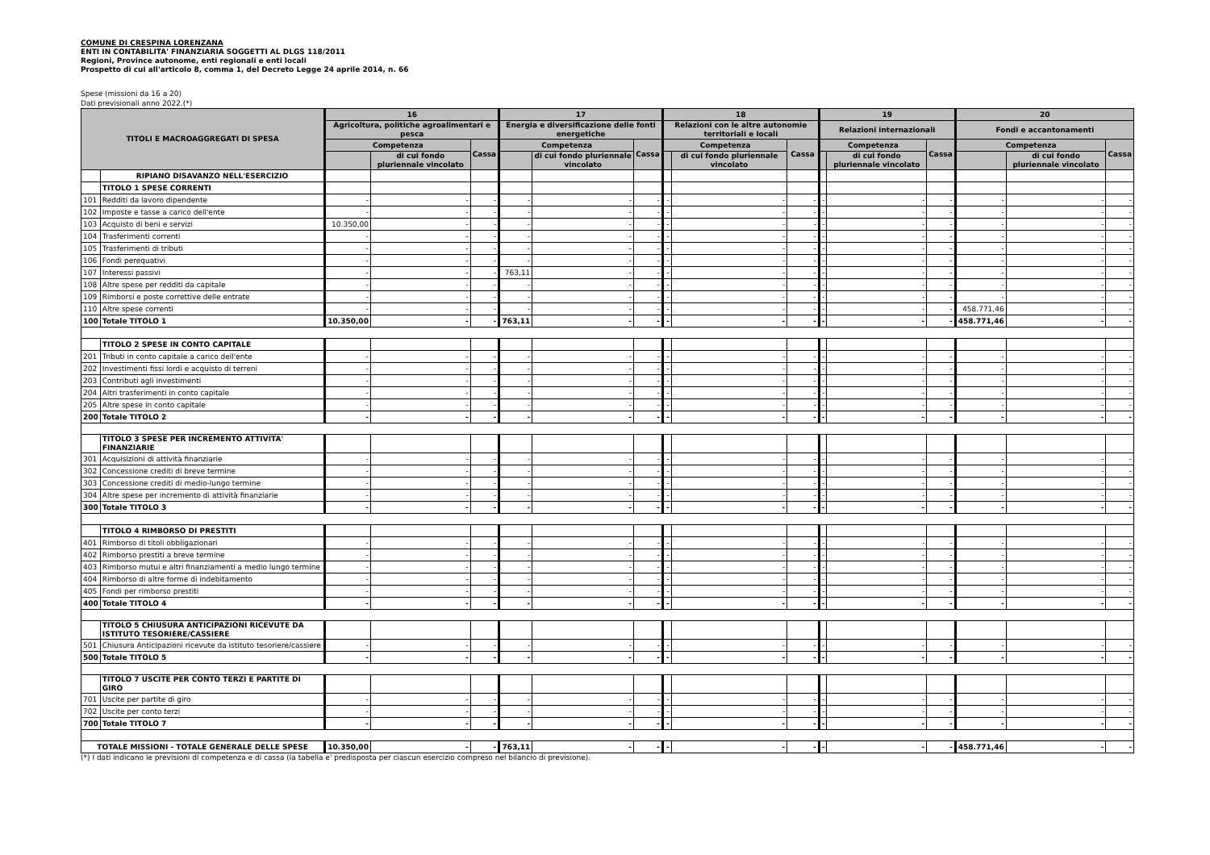COMUNE DI CRESPINA LORENZANA
ENTI IN CONTABILITA' FINANZIARIA SOGGETTI AL DLGS 118/2011
Regioni, Province autonome, enti regionali e enti locali
Prospetto di cui all'articolo 8, comma 1, del Decreto Legge 24 aprile 2014, n. 66
Spese (missioni da 16 a 20)
Dati previsionali anno 2022.(*)
| TITOLI E MACROAGGREGATI DI SPESA | | 16 | | | 17 | | | 18 | | | 19 | | | 20 | | |
| --- | --- | --- | --- | --- | --- | --- | --- | --- | --- | --- | --- | --- | --- | --- | --- | --- |
| | | Agricoltura, politiche agroalimentari e pesca | | | Energia e diversificazione delle fonti energetiche | | | Relazioni con le altre autonomie territoriali e locali | | | Relazioni internazionali | | | Fondi e accantonamenti | | |
| | | Competenza | | Cassa | Competenza | | Cassa | Competenza | | Cassa | Competenza | | Cassa | Competenza | | Cassa |
| | | | di cui fondo pluriennale vincolato | | | di cui fondo pluriennale vincolato | | | di cui fondo pluriennale vincolato | | | di cui fondo pluriennale vincolato | | | di cui fondo pluriennale vincolato | |
| | RIPIANO DISAVANZO NELL'ESERCIZIO | | | | | | | | | | | | | | | |
| | TITOLO 1 SPESE CORRENTI | | | | | | | | | | | | | | | |
| 101 | Redditi da lavoro dipendente | - | - | - | - | - | - | - | - | - | - | - | - | - | - | - |
| 102 | Imposte e tasse a carico dell'ente | - | - | - | - | - | - | - | - | - | - | - | - | - | - | - |
| 103 | Acquisto di beni e servizi | 10.350,00 | - | - | - | - | - | - | - | - | - | - | - | - | - | - |
| 104 | Trasferimenti correnti | - | - | - | - | - | - | - | - | - | - | - | - | - | - | - |
| 105 | Trasferimenti di tributi | - | - | - | - | - | - | - | - | - | - | - | - | - | - | - |
| 106 | Fondi perequativi | - | - | - | - | - | - | - | - | - | - | - | - | - | - | - |
| 107 | Interessi passivi | - | - | - | 763,11 | - | - | - | - | - | - | - | - | - | - | - |
| 108 | Altre spese per redditi da capitale | - | - | - | - | - | - | - | - | - | - | - | - | - | - | - |
| 109 | Rimborsi e poste correttive delle entrate | - | - | - | - | - | - | - | - | - | - | - | - | - | - | - |
| 110 | Altre spese correnti | - | - | - | - | - | - | - | - | - | - | - | - | 458.771,46 | - | - |
| 100 | Totale TITOLO 1 | 10.350,00 | - | - | 763,11 | - | - | - | - | - | - | - | - | 458.771,46 | - | - |
| | TITOLO 2 SPESE IN CONTO CAPITALE | | | | | | | | | | | | | | | |
| 201 | Tributi in conto capitale a carico dell'ente | - | - | - | - | - | - | - | - | - | - | - | - | - | - | - |
| 202 | Investimenti fissi lordi e acquisto di terreni | - | - | - | - | - | - | - | - | - | - | - | - | - | - | - |
| 203 | Contributi agli investimenti | - | - | - | - | - | - | - | - | - | - | - | - | - | - | - |
| 204 | Altri trasferimenti in conto capitale | - | - | - | - | - | - | - | - | - | - | - | - | - | - | - |
| 205 | Altre spese in conto capitale | - | - | - | - | - | - | - | - | - | - | - | - | - | - | - |
| 200 | Totale TITOLO 2 | - | - | - | - | - | - | - | - | - | - | - | - | - | - | - |
| | TITOLO 3 SPESE PER INCREMENTO ATTIVITA' FINANZIARIE | | | | | | | | | | | | | | | |
| 301 | Acquisizioni di attività finanziarie | - | - | - | - | - | - | - | - | - | - | - | - | - | - | - |
| 302 | Concessione crediti di breve termine | - | - | - | - | - | - | - | - | - | - | - | - | - | - | - |
| 303 | Concessione crediti di medio-lungo termine | - | - | - | - | - | - | - | - | - | - | - | - | - | - | - |
| 304 | Altre spese per incremento di attività finanziarie | - | - | - | - | - | - | - | - | - | - | - | - | - | - | - |
| 300 | Totale TITOLO 3 | - | - | - | - | - | - | - | - | - | - | - | - | - | - | - |
| | TITOLO 4 RIMBORSO DI PRESTITI | | | | | | | | | | | | | | | |
| 401 | Rimborso di titoli obbligazionari | - | - | - | - | - | - | - | - | - | - | - | - | - | - | - |
| 402 | Rimborso prestiti a breve termine | - | - | - | - | - | - | - | - | - | - | - | - | - | - | - |
| 403 | Rimborso mutui e altri finanziamenti a medio lungo termine | - | - | - | - | - | - | - | - | - | - | - | - | - | - | - |
| 404 | Rimborso di altre forme di indebitamento | - | - | - | - | - | - | - | - | - | - | - | - | - | - | - |
| 405 | Fondi per rimborso prestiti | - | - | - | - | - | - | - | - | - | - | - | - | - | - | - |
| 400 | Totale TITOLO 4 | - | - | - | - | - | - | - | - | - | - | - | - | - | - | - |
| | TITOLO 5 CHIUSURA ANTICIPAZIONI RICEVUTE DA ISTITUTO TESORIERE/CASSIERE | | | | | | | | | | | | | | | |
| 501 | Chiusura Anticipazioni ricevute da istituto tesoriere/cassiere | - | - | - | - | - | - | - | - | - | - | - | - | - | - | - |
| 500 | Totale TITOLO 5 | - | - | - | - | - | - | - | - | - | - | - | - | - | - | - |
| | TITOLO 7 USCITE PER CONTO TERZI E PARTITE DI GIRO | | | | | | | | | | | | | | | |
| 701 | Uscite per partite di giro | - | - | - | - | - | - | - | - | - | - | - | - | - | - | - |
| 702 | Uscite per conto terzi | - | - | - | - | - | - | - | - | - | - | - | - | - | - | - |
| 700 | Totale TITOLO 7 | - | - | - | - | - | - | - | - | - | - | - | - | - | - | - |
| TOTALE MISSIONI - TOTALE GENERALE DELLE SPESE | | 10.350,00 | - | - | 763,11 | - | - | - | - | - | - | - | - | 458.771,46 | - | - |
(*) I dati indicano le previsioni di competenza e di cassa (la tabella e' predisposta per ciascun esercizio compreso nel bilancio di previsione).